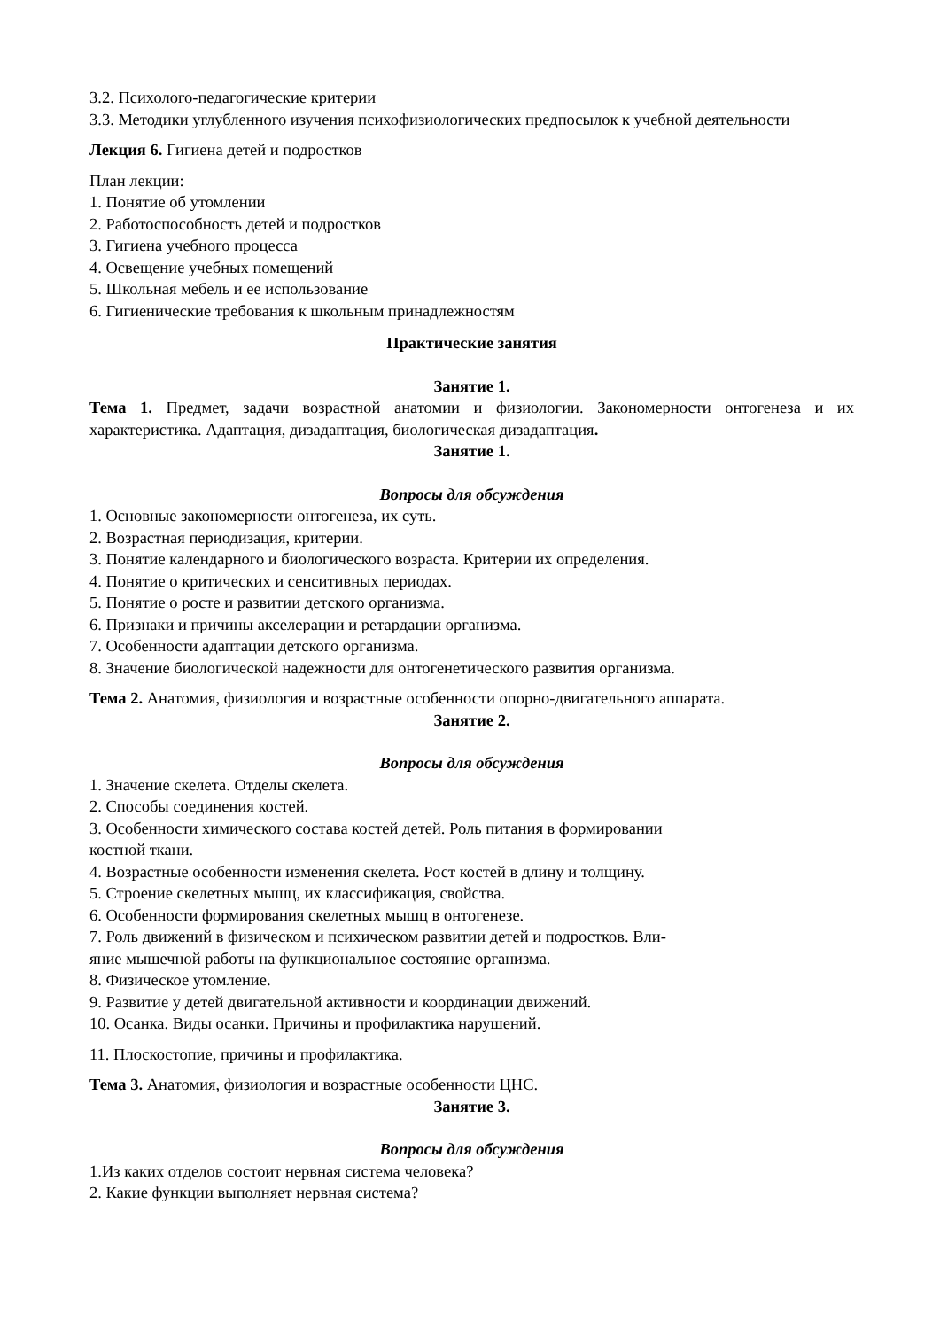3.2. Психолого-педагогические критерии
3.3. Методики углубленного изучения психофизиологических предпосылок к учебной деятельности
Лекция 6. Гигиена детей и подростков
План лекции:
1. Понятие об утомлении
2. Работоспособность детей и подростков
3. Гигиена учебного процесса
4. Освещение учебных помещений
5. Школьная мебель и ее использование
6. Гигиенические требования к школьным принадлежностям
Практические занятия
Занятие 1.
Тема 1. Предмет, задачи возрастной анатомии и физиологии. Закономерности онтогенеза и их характеристика. Адаптация, дизадаптация, биологическая дизадаптация.
Занятие 1.
Вопросы для обсуждения
1. Основные закономерности онтогенеза, их суть.
2. Возрастная периодизация, критерии.
3. Понятие календарного и биологического возраста. Критерии их определения.
4. Понятие о критических и сенситивных периодах.
5. Понятие о росте и развитии детского организма.
6. Признаки и причины акселерации и ретардации организма.
7. Особенности адаптации детского организма.
8. Значение биологической надежности для онтогенетического развития организма.
Тема 2. Анатомия, физиология и возрастные особенности опорно-двигательного аппарата.
Занятие 2.
Вопросы для обсуждения
1. Значение скелета. Отделы скелета.
2. Способы соединения костей.
3. Особенности химического состава костей детей. Роль питания в формировании
костной ткани.
4. Возрастные особенности изменения скелета. Рост костей в длину и толщину.
5. Строение скелетных мышц, их классификация, свойства.
6. Особенности формирования скелетных мышц в онтогенезе.
7. Роль движений в физическом и психическом развитии детей и подростков. Вли-
яние мышечной работы на функциональное состояние организма.
8. Физическое утомление.
9. Развитие у детей двигательной активности и координации движений.
10. Осанка. Виды осанки. Причины и профилактика нарушений.
11. Плоскостопие, причины и профилактика.
Тема 3. Анатомия, физиология и возрастные особенности ЦНС.
Занятие 3.
Вопросы для обсуждения
1.Из каких отделов состоит нервная система человека?
2. Какие функции выполняет нервная система?